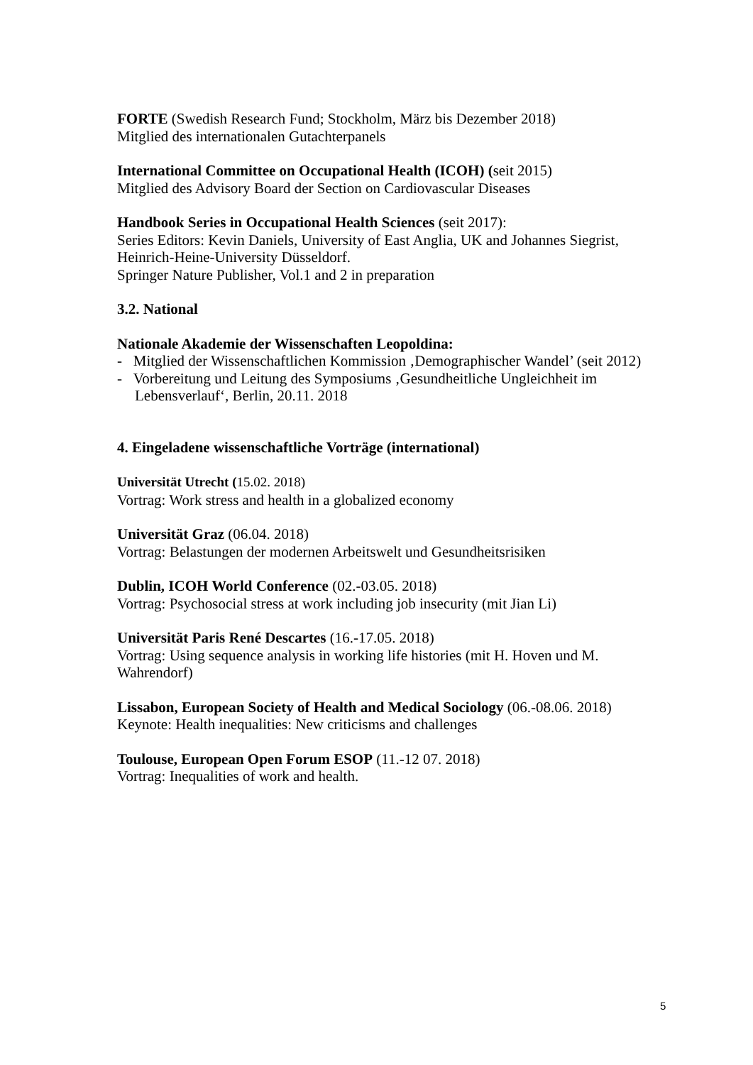FORTE (Swedish Research Fund; Stockholm, März bis Dezember 2018)
Mitglied des internationalen Gutachterpanels
International Committee on Occupational Health (ICOH) (seit 2015)
Mitglied des Advisory Board der Section on Cardiovascular Diseases
Handbook Series in Occupational Health Sciences (seit 2017):
Series Editors: Kevin Daniels, University of East Anglia, UK and Johannes Siegrist, Heinrich-Heine-University Düsseldorf.
Springer Nature Publisher, Vol.1 and 2 in preparation
3.2. National
Nationale Akademie der Wissenschaften Leopoldina:
- Mitglied der Wissenschaftlichen Kommission ‚Demographischer Wandel’ (seit 2012)
- Vorbereitung und Leitung des Symposiums ‚Gesundheitliche Ungleichheit im Lebensverlauf‘, Berlin, 20.11. 2018
4. Eingeladene wissenschaftliche Vorträge (international)
Universität Utrecht (15.02. 2018)
Vortrag: Work stress and health in a globalized economy
Universität Graz (06.04. 2018)
Vortrag: Belastungen der modernen Arbeitswelt und Gesundheitsrisiken
Dublin, ICOH World Conference (02.-03.05. 2018)
Vortrag: Psychosocial stress at work including job insecurity (mit Jian Li)
Universität Paris René Descartes (16.-17.05. 2018)
Vortrag: Using sequence analysis in working life histories (mit H. Hoven und M. Wahrendorf)
Lissabon, European Society of Health and Medical Sociology (06.-08.06. 2018)
Keynote: Health inequalities: New criticisms and challenges
Toulouse, European Open Forum ESOP (11.-12 07. 2018)
Vortrag: Inequalities of work and health.
5